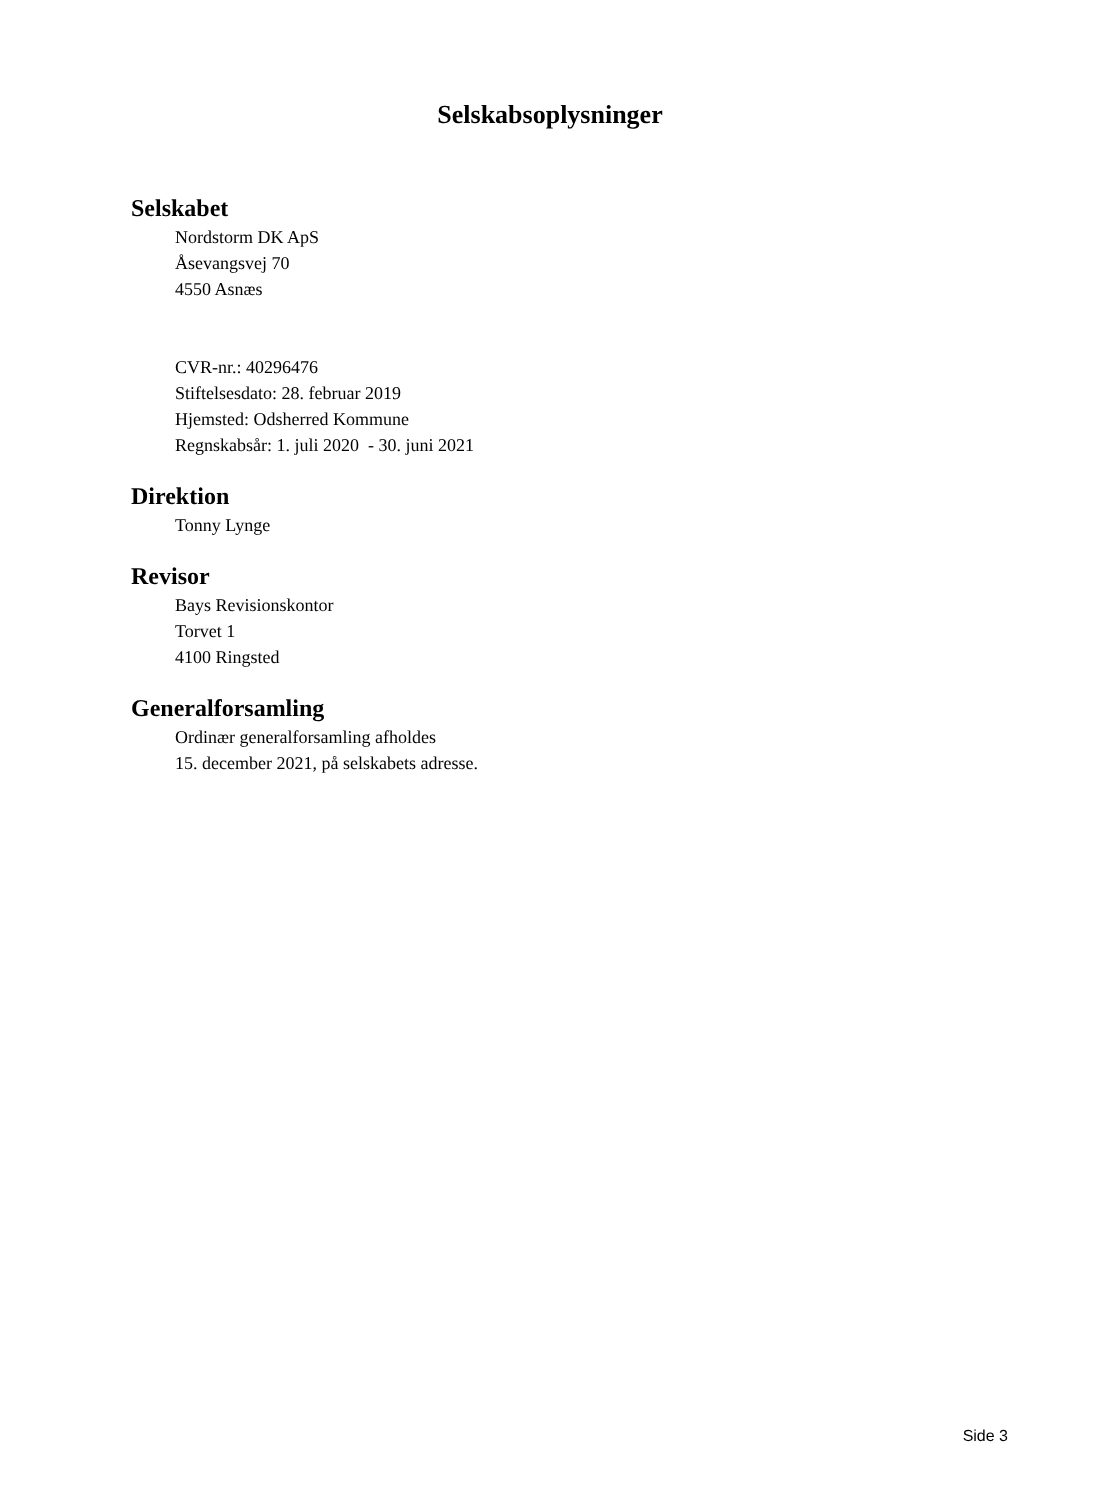Selskabsoplysninger
Selskabet
Nordstorm DK ApS
Åsevangsvej 70
4550 Asnæs
CVR-nr.: 40296476
Stiftelsesdato: 28. februar 2019
Hjemsted: Odsherred Kommune
Regnskabsår: 1. juli 2020 - 30. juni 2021
Direktion
Tonny Lynge
Revisor
Bays Revisionskontor
Torvet 1
4100 Ringsted
Generalforsamling
Ordinær generalforsamling afholdes
15. december 2021, på selskabets adresse.
Side 3